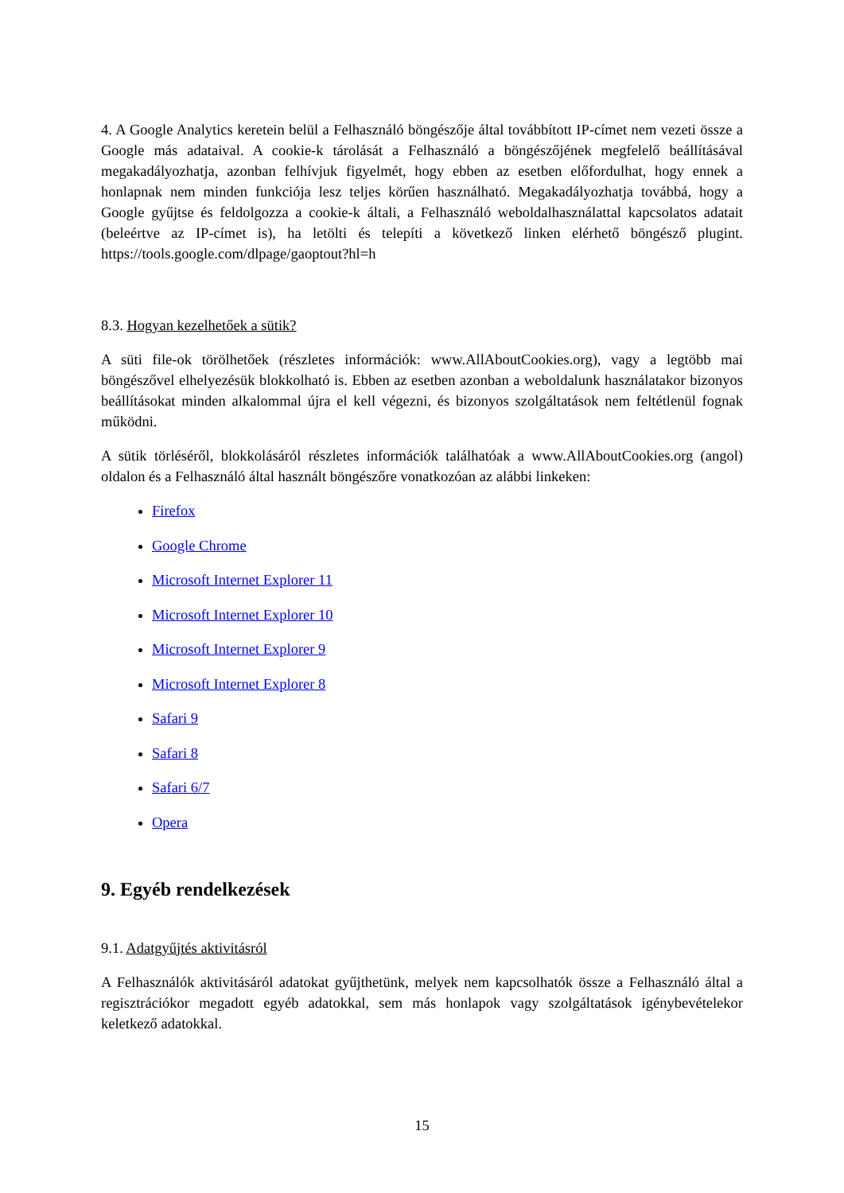4. A Google Analytics keretein belül a Felhasználó böngészője által továbbított IP-címet nem vezeti össze a Google más adataival. A cookie-k tárolását a Felhasználó a böngészőjének megfelelő beállításával megakadályozhatja, azonban felhívjuk figyelmét, hogy ebben az esetben előfordulhat, hogy ennek a honlapnak nem minden funkciója lesz teljes körűen használható. Megakadályozhatja továbbá, hogy a Google gyűjtse és feldolgozza a cookie-k általi, a Felhasználó weboldalhasználattal kapcsolatos adatait (beleértve az IP-címet is), ha letölti és telepíti a következő linken elérhető böngésző plugint. https://tools.google.com/dlpage/gaoptout?hl=h
8.3. Hogyan kezelhetőek a sütik?
A süti file-ok törölhetőek (részletes információk: www.AllAboutCookies.org), vagy a legtöbb mai böngészővel elhelyezésük blokkolható is. Ebben az esetben azonban a weboldalunk használatakor bizonyos beállításokat minden alkalommal újra el kell végezni, és bizonyos szolgáltatások nem feltétlenül fognak működni.
A sütik törléséről, blokkolásáról részletes információk találhatóak a www.AllAboutCookies.org (angol) oldalon és a Felhasználó által használt böngészőre vonatkozóan az alábbi linkeken:
Firefox
Google Chrome
Microsoft Internet Explorer 11
Microsoft Internet Explorer 10
Microsoft Internet Explorer 9
Microsoft Internet Explorer 8
Safari 9
Safari 8
Safari 6/7
Opera
9. Egyéb rendelkezések
9.1. Adatgyűjtés aktivitásról
A Felhasználók aktivitásáról adatokat gyűjthetünk, melyek nem kapcsolhatók össze a Felhasználó által a regisztrációkor megadott egyéb adatokkal, sem más honlapok vagy szolgáltatások igénybevételekor keletkező adatokkal.
15